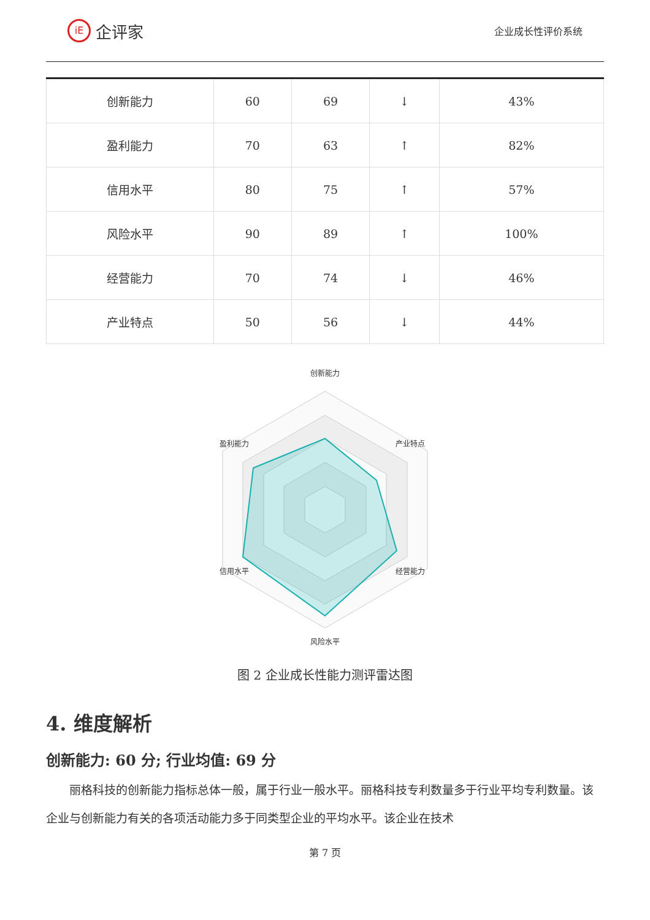iE 企评家
企业成长性评价系统
| 创新能力 | 60 | 69 | ↓ | 43% |
| 盈利能力 | 70 | 63 | ↑ | 82% |
| 信用水平 | 80 | 75 | ↑ | 57% |
| 风险水平 | 90 | 89 | ↑ | 100% |
| 经营能力 | 70 | 74 | ↓ | 46% |
| 产业特点 | 50 | 56 | ↓ | 44% |
创新能力
盈利能力
产业特点
信用水平
经营能力
风险水平
图 2 企业成长性能力测评雷达图
4. 维度解析
创新能力: 60 分; 行业均值: 69 分
丽格科技的创新能力指标总体一般，属于行业一般水平。丽格科技专利数量多于行业平均专利数量。该企业与创新能力有关的各项活动能力多于同类型企业的平均水平。该企业在技术
第 7 页